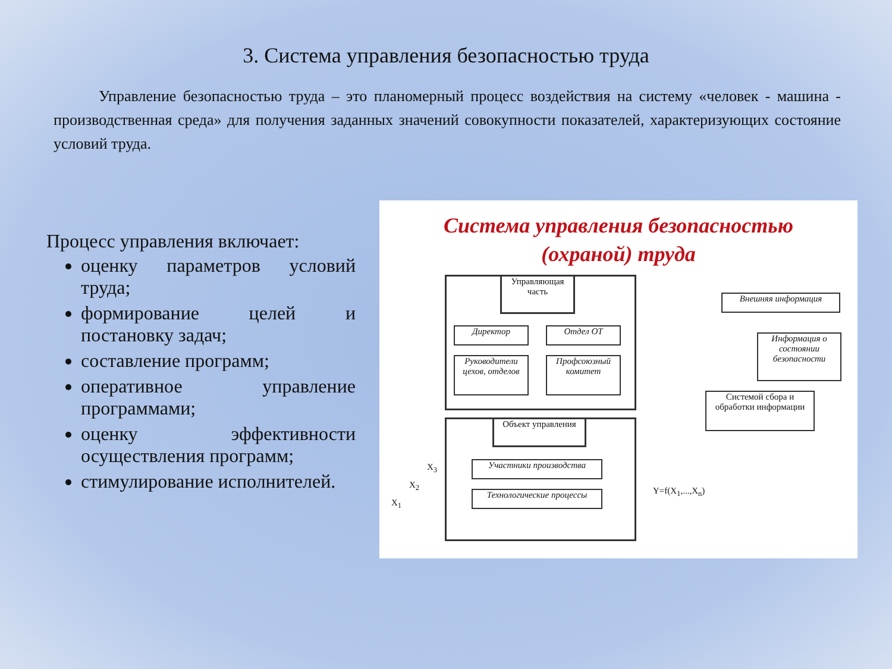3. Система управления безопасностью труда
Управление безопасностью труда – это планомерный процесс воздействия на систему «человек - машина - производственная среда» для получения заданных значений совокупности показателей, характеризующих состояние условий труда.
Процесс управления включает:
оценку параметров условий труда;
формирование целей и постановку задач;
составление программ;
оперативное управление программами;
оценку эффективности осуществления программ;
стимулирование исполнителей.
Система управления безопасностью
(охраной) труда
Управляющая часть
Директор Отдел ОТ
Руководители цехов, отделов
Профсоюзный комитет
Объект управления
Участники производства
Технологические процессы
Внешняя информация
Информация о состоянии безопасности
Системой сбора и обработки информации
Y=f(X<sub>1</sub>,...,X<sub>n</sub>)
X<sub>1</sub>
X<sub>2</sub>
X<sub>3</sub>